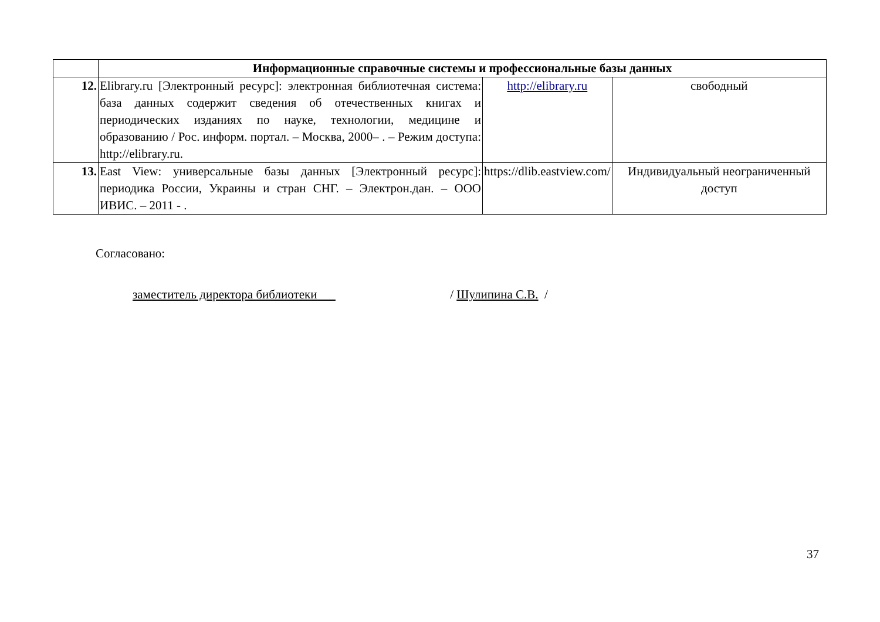| | Информационные справочные системы и профессиональные базы данных | | |
| 12. | Elibrary.ru [Электронный ресурс]: электронная библиотечная система: база данных содержит сведения об отечественных книгах и периодических изданиях по науке, технологии, медицине и образованию / Рос. информ. портал. – Москва, 2000– . – Режим доступа: http://elibrary.ru. | http://elibrary.ru | свободный |
| 13. | East View: универсальные базы данных [Электронный ресурс]: периодика России, Украины и стран СНГ. – Электрон.дан. – ООО ИВИС. – 2011 - . | https://dlib.eastview.com/ | Индивидуальный неограниченный доступ |
Согласовано:
заместитель директора библиотеки / Шулипина С.В. /
37